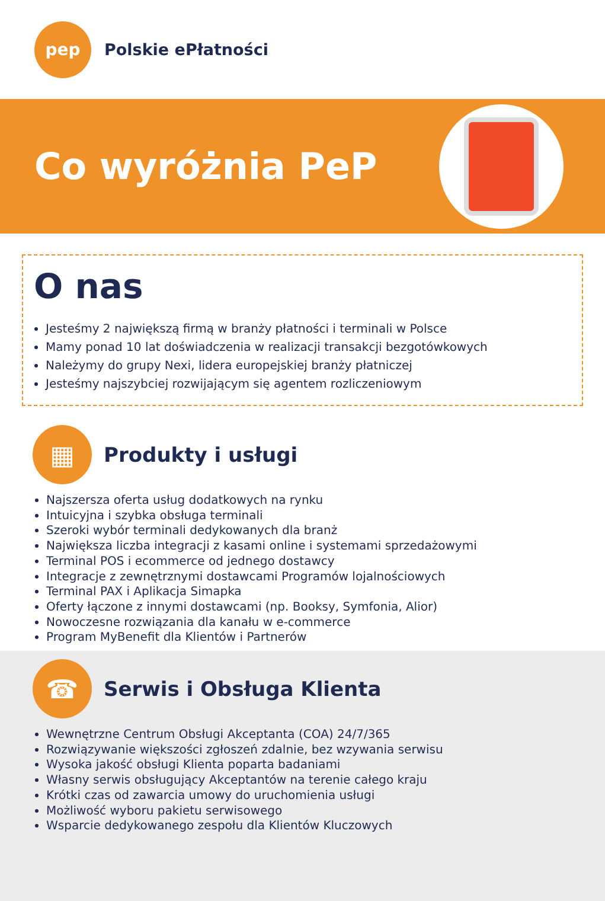pep
Polskie ePłatności
Co wyróżnia PeP
O nas
Jesteśmy 2 największą firmą w branży płatności i terminali w Polsce
Mamy ponad 10 lat doświadczenia w realizacji transakcji bezgotówkowych
Należymy do grupy Nexi, lidera europejskiej branży płatniczej
Jesteśmy najszybciej rozwijającym się agentem rozliczeniowym
▦
Produkty i usługi
Najszersza oferta usług dodatkowych na rynku
Intuicyjna i szybka obsługa terminali
Szeroki wybór terminali dedykowanych dla branż
Największa liczba integracji z kasami online i systemami sprzedażowymi
Terminal POS i ecommerce od jednego dostawcy
Integracje z zewnętrznymi dostawcami Programów lojalnościowych
Terminal PAX i Aplikacja Simapka
Oferty łączone z innymi dostawcami (np. Booksy, Symfonia, Alior)
Nowoczesne rozwiązania dla kanału w e-commerce
Program MyBenefit dla Klientów i Partnerów
☎
Serwis i Obsługa Klienta
Wewnętrzne Centrum Obsługi Akceptanta (COA) 24/7/365
Rozwiązywanie większości zgłoszeń zdalnie, bez wzywania serwisu
Wysoka jakość obsługi Klienta poparta badaniami
Własny serwis obsługujący Akceptantów na terenie całego kraju
Krótki czas od zawarcia umowy do uruchomienia usługi
Możliwość wyboru pakietu serwisowego
Wsparcie dedykowanego zespołu dla Klientów Kluczowych